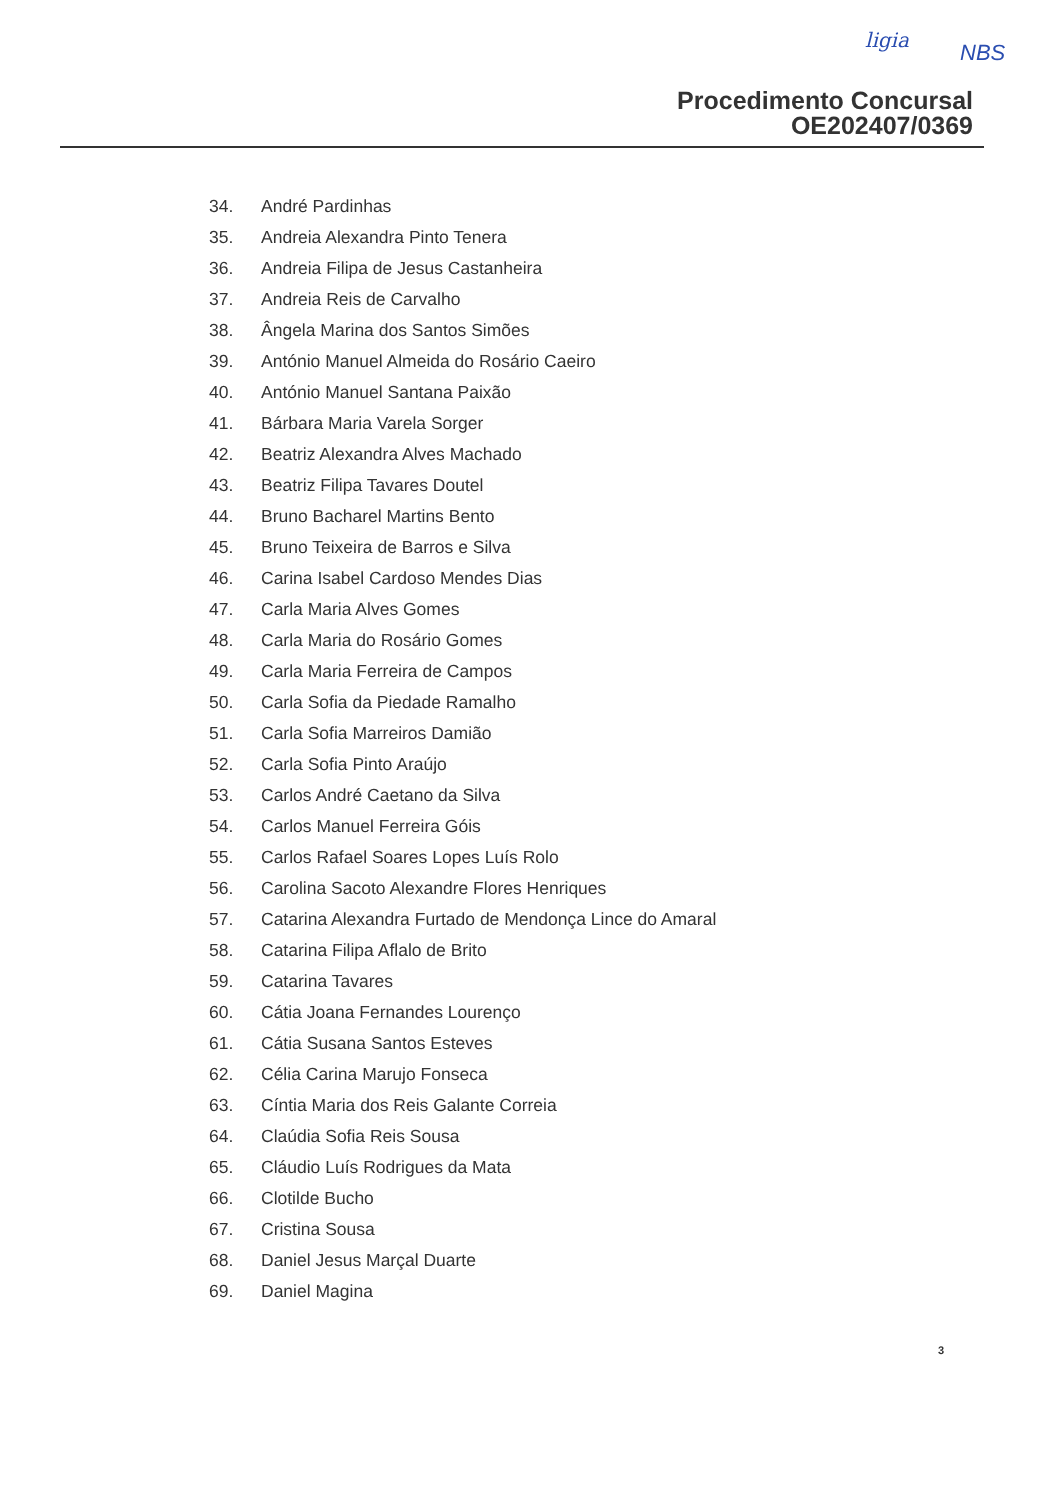ligia
NBS
Procedimento Concursal
OE202407/0369
34. André Pardinhas
35. Andreia Alexandra Pinto Tenera
36. Andreia Filipa de Jesus Castanheira
37. Andreia Reis de Carvalho
38. Ângela Marina dos Santos Simões
39. António Manuel Almeida do Rosário Caeiro
40. António Manuel Santana Paixão
41. Bárbara Maria Varela Sorger
42. Beatriz Alexandra Alves Machado
43. Beatriz Filipa Tavares Doutel
44. Bruno Bacharel Martins Bento
45. Bruno Teixeira de Barros e Silva
46. Carina Isabel Cardoso Mendes Dias
47. Carla Maria Alves Gomes
48. Carla Maria do Rosário Gomes
49. Carla Maria Ferreira de Campos
50. Carla Sofia da Piedade Ramalho
51. Carla Sofia Marreiros Damião
52. Carla Sofia Pinto Araújo
53. Carlos André Caetano da Silva
54. Carlos Manuel Ferreira Góis
55. Carlos Rafael Soares Lopes Luís Rolo
56. Carolina Sacoto Alexandre Flores Henriques
57. Catarina Alexandra Furtado de Mendonça Lince do Amaral
58. Catarina Filipa Aflalo de Brito
59. Catarina Tavares
60. Cátia Joana Fernandes Lourenço
61. Cátia Susana Santos Esteves
62. Célia Carina Marujo Fonseca
63. Cíntia Maria dos Reis Galante Correia
64. Claúdia Sofia Reis Sousa
65. Cláudio Luís Rodrigues da Mata
66. Clotilde Bucho
67. Cristina Sousa
68. Daniel Jesus Marçal Duarte
69. Daniel Magina
3